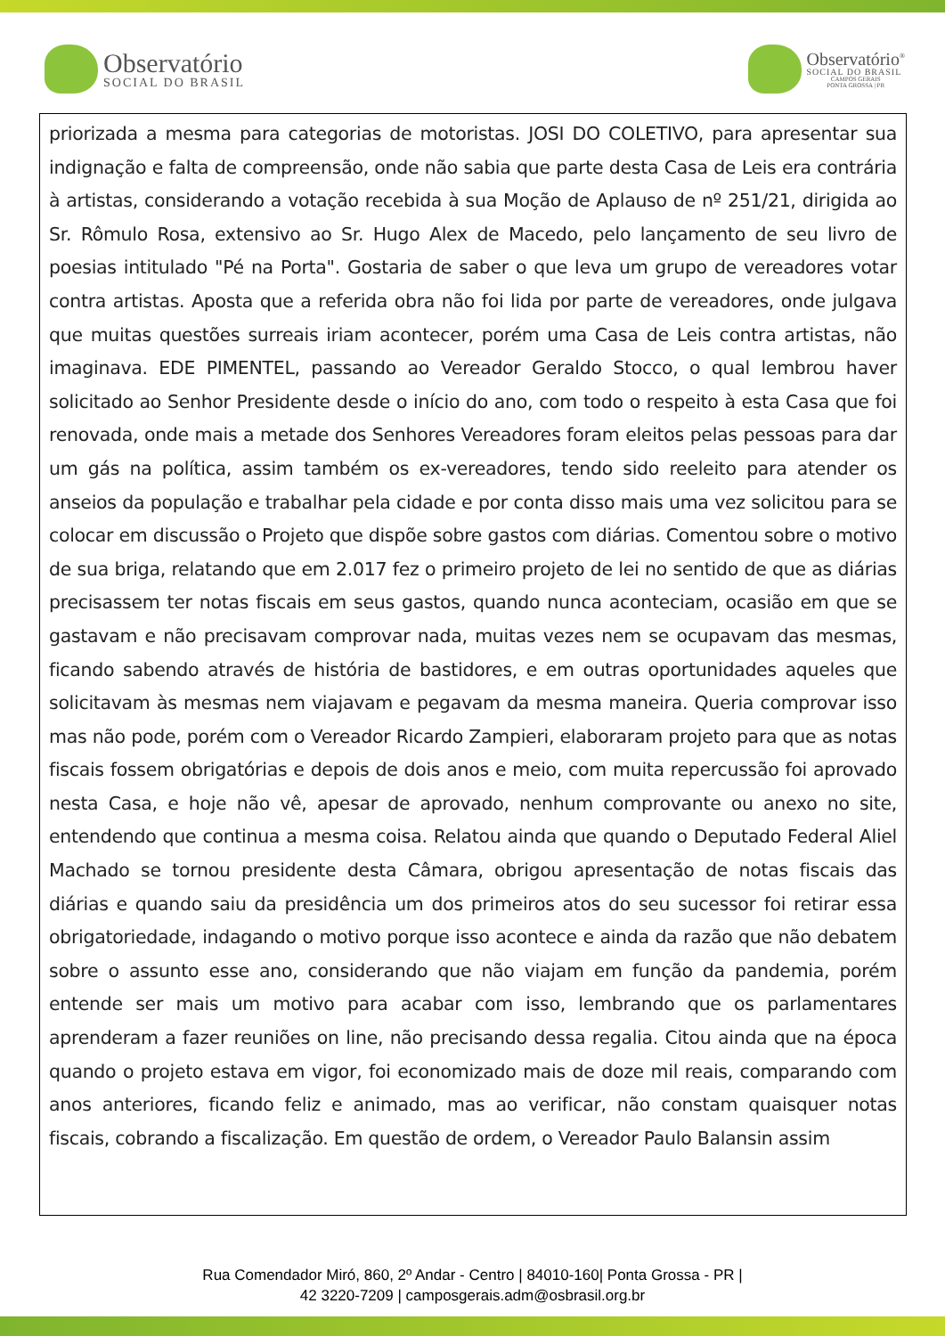Observatório
SOCIAL DO BRASIL
Observatório<sup>®</sup>
SOCIAL DO BRASIL
CAMPOS GERAIS
PONTA GROSSA | PR
priorizada a mesma para categorias de motoristas. JOSI DO COLETIVO, para apresentar sua indignação e falta de compreensão, onde não sabia que parte desta Casa de Leis era contrária à artistas, considerando a votação recebida à sua Moção de Aplauso de nº 251/21, dirigida ao Sr. Rômulo Rosa, extensivo ao Sr. Hugo Alex de Macedo, pelo lançamento de seu livro de poesias intitulado "Pé na Porta". Gostaria de saber o que leva um grupo de vereadores votar contra artistas. Aposta que a referida obra não foi lida por parte de vereadores, onde julgava que muitas questões surreais iriam acontecer, porém uma Casa de Leis contra artistas, não imaginava. EDE PIMENTEL, passando ao Vereador Geraldo Stocco, o qual lembrou haver solicitado ao Senhor Presidente desde o início do ano, com todo o respeito à esta Casa que foi renovada, onde mais a metade dos Senhores Vereadores foram eleitos pelas pessoas para dar um gás na política, assim também os ex-vereadores, tendo sido reeleito para atender os anseios da população e trabalhar pela cidade e por conta disso mais uma vez solicitou para se colocar em discussão o Projeto que dispõe sobre gastos com diárias. Comentou sobre o motivo de sua briga, relatando que em 2.017 fez o primeiro projeto de lei no sentido de que as diárias precisassem ter notas fiscais em seus gastos, quando nunca aconteciam, ocasião em que se gastavam e não precisavam comprovar nada, muitas vezes nem se ocupavam das mesmas, ficando sabendo através de história de bastidores, e em outras oportunidades aqueles que solicitavam às mesmas nem viajavam e pegavam da mesma maneira. Queria comprovar isso mas não pode, porém com o Vereador Ricardo Zampieri, elaboraram projeto para que as notas fiscais fossem obrigatórias e depois de dois anos e meio, com muita repercussão foi aprovado nesta Casa, e hoje não vê, apesar de aprovado, nenhum comprovante ou anexo no site, entendendo que continua a mesma coisa. Relatou ainda que quando o Deputado Federal Aliel Machado se tornou presidente desta Câmara, obrigou apresentação de notas fiscais das diárias e quando saiu da presidência um dos primeiros atos do seu sucessor foi retirar essa obrigatoriedade, indagando o motivo porque isso acontece e ainda da razão que não debatem sobre o assunto esse ano, considerando que não viajam em função da pandemia, porém entende ser mais um motivo para acabar com isso, lembrando que os parlamentares aprenderam a fazer reuniões on line, não precisando dessa regalia. Citou ainda que na época quando o projeto estava em vigor, foi economizado mais de doze mil reais, comparando com anos anteriores, ficando feliz e animado, mas ao verificar, não constam quaisquer notas fiscais, cobrando a fiscalização. Em questão de ordem, o Vereador Paulo Balansin assim
Rua Comendador Miró, 860, 2º Andar - Centro | 84010-160| Ponta Grossa - PR |
42 3220-7209 | camposgerais.adm@osbrasil.org.br